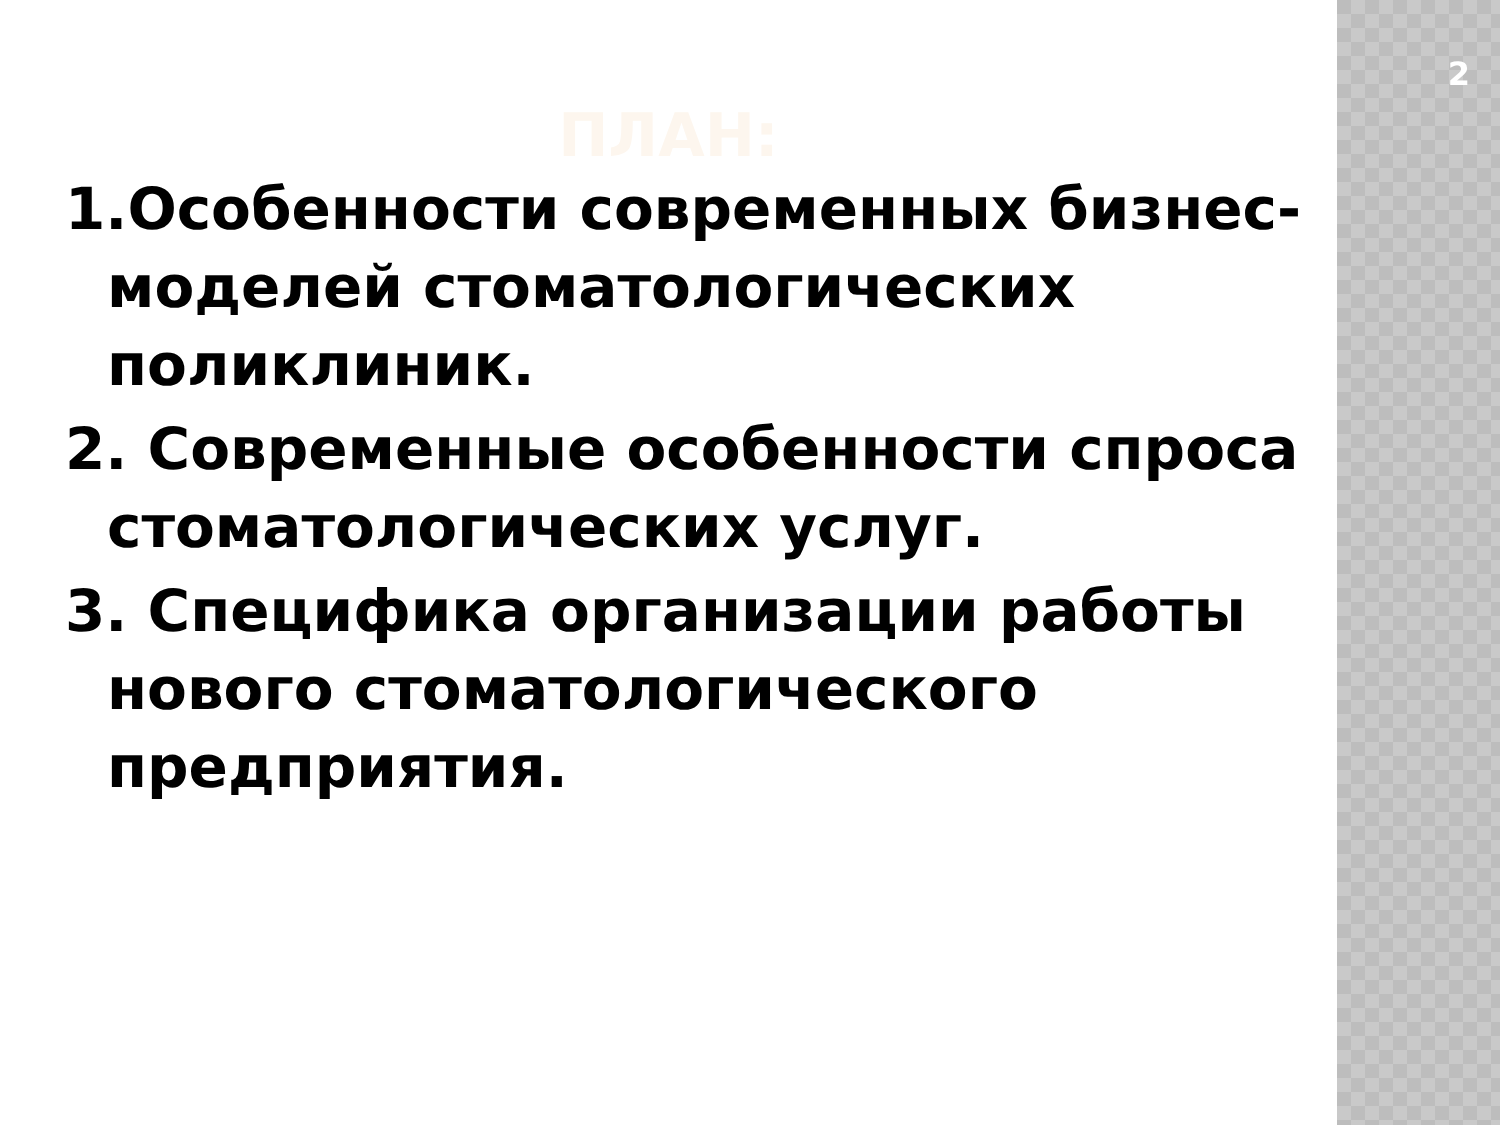ПЛАН:
1.Особенности современных бизнес- моделей стоматологических поликлиник.
2. Современные особенности спроса стоматологических услуг.
3. Специфика организации работы нового стоматологического предприятия.
2